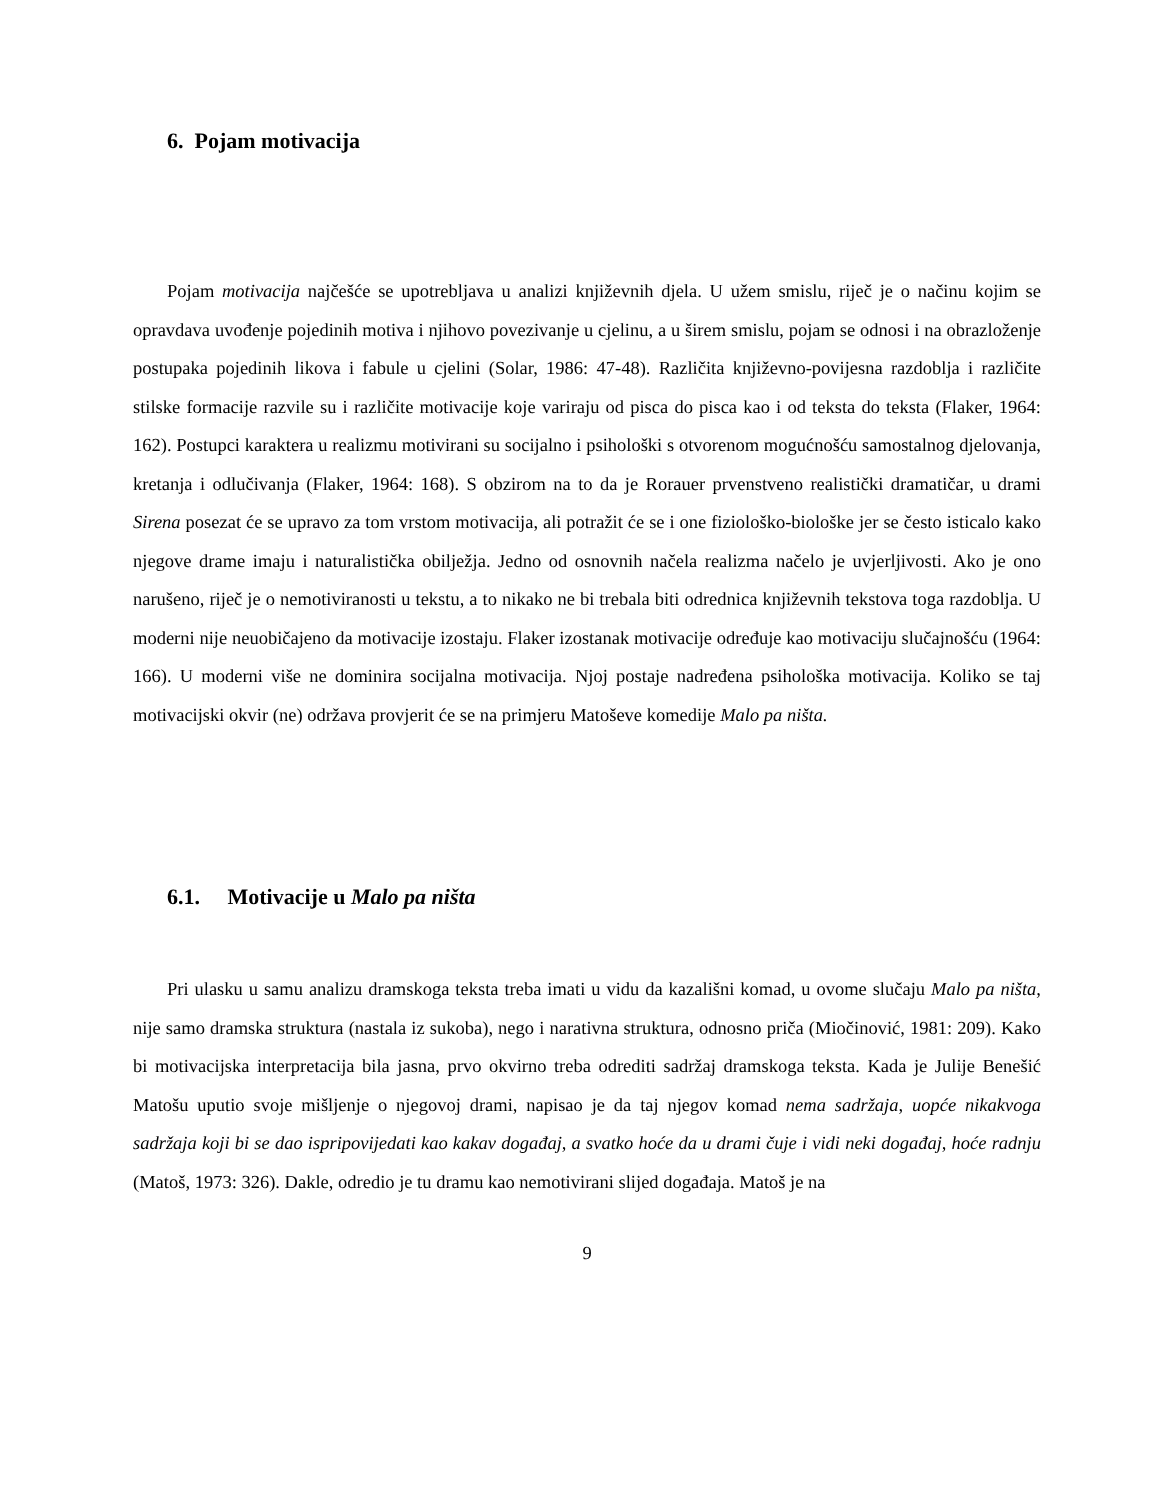6. Pojam motivacija
Pojam motivacija najčešće se upotrebljava u analizi književnih djela. U užem smislu, riječ je o načinu kojim se opravdava uvođenje pojedinih motiva i njihovo povezivanje u cjelinu, a u širem smislu, pojam se odnosi i na obrazloženje postupaka pojedinih likova i fabule u cjelini (Solar, 1986: 47-48). Različita književno-povijesna razdoblja i različite stilske formacije razvile su i različite motivacije koje variraju od pisca do pisca kao i od teksta do teksta (Flaker, 1964: 162). Postupci karaktera u realizmu motivirani su socijalno i psihološki s otvorenom mogućnošću samostalnog djelovanja, kretanja i odlučivanja (Flaker, 1964: 168). S obzirom na to da je Rorauer prvenstveno realistički dramatičar, u drami Sirena posezat će se upravo za tom vrstom motivacija, ali potražit će se i one fiziološko-biološke jer se često isticalo kako njegove drame imaju i naturalistička obilježja. Jedno od osnovnih načela realizma načelo je uvjerljivosti. Ako je ono narušeno, riječ je o nemotiviranosti u tekstu, a to nikako ne bi trebala biti odrednica književnih tekstova toga razdoblja. U moderni nije neuobičajeno da motivacije izostaju. Flaker izostanak motivacije određuje kao motivaciju slučajnošću (1964: 166). U moderni više ne dominira socijalna motivacija. Njoj postaje nadređena psihološka motivacija. Koliko se taj motivacijski okvir (ne) održava provjerit će se na primjeru Matoševe komedije Malo pa ništa.
6.1. Motivacije u Malo pa ništa
Pri ulasku u samu analizu dramskoga teksta treba imati u vidu da kazališni komad, u ovome slučaju Malo pa ništa, nije samo dramska struktura (nastala iz sukoba), nego i narativna struktura, odnosno priča (Miočinović, 1981: 209). Kako bi motivacijska interpretacija bila jasna, prvo okvirno treba odrediti sadržaj dramskoga teksta. Kada je Julije Benešić Matošu uputio svoje mišljenje o njegovoj drami, napisao je da taj njegov komad nema sadržaja, uopće nikakvoga sadržaja koji bi se dao ispripovijedati kao kakav događaj, a svatko hoće da u drami čuje i vidi neki događaj, hoće radnju (Matoš, 1973: 326). Dakle, odredio je tu dramu kao nemotivirani slijed događaja. Matoš je na
9